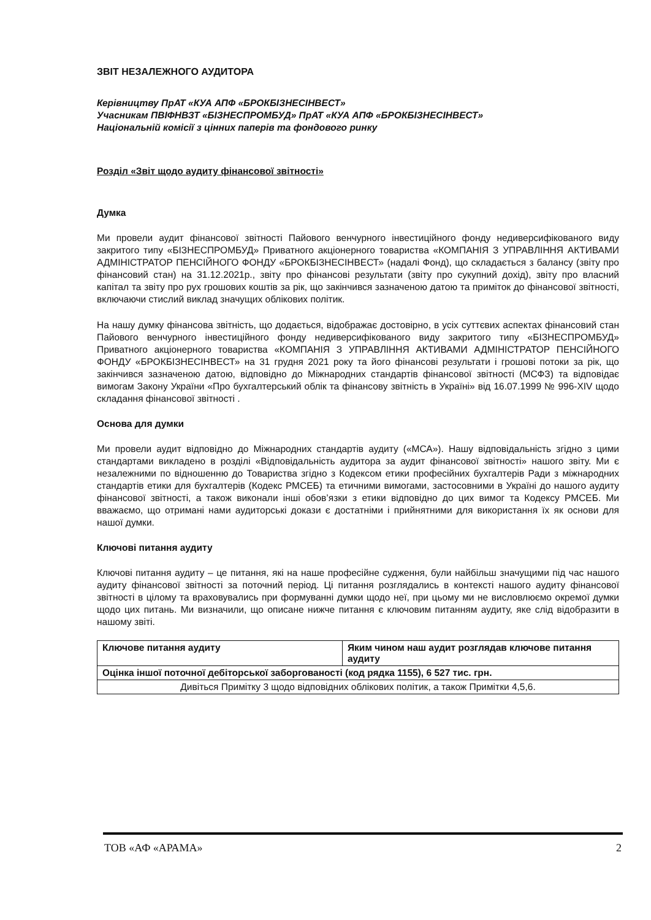ЗВІТ НЕЗАЛЕЖНОГО АУДИТОРА
Керівництву ПрАТ «КУА АПФ «БРОКБІЗНЕСІНВЕСТ»
Учасникам ПВІФНВЗТ «БІЗНЕСПРОМБУД» ПрАТ «КУА АПФ «БРОКБІЗНЕСІНВЕСТ»
Національній комісії з цінних паперів та фондового ринку
Розділ «Звіт щодо аудиту фінансової звітності»
Думка
Ми провели аудит фінансової звітності Пайового венчурного інвестиційного фонду недиверсифікованого виду закритого типу «БІЗНЕСПРОМБУД» Приватного акціонерного товариства «КОМПАНІЯ З УПРАВЛІННЯ АКТИВАМИ АДМІНІСТРАТОР ПЕНСІЙНОГО ФОНДУ «БРОКБІЗНЕСІНВЕСТ» (надалі Фонд), що складається з балансу (звіту про фінансовий стан) на 31.12.2021р., звіту про фінансові результати (звіту про сукупний дохід), звіту про власний капітал та звіту про рух грошових коштів за рік, що закінчився зазначеною датою та приміток до фінансової звітності, включаючи стислий виклад значущих облікових політик.
На нашу думку фінансова звітність, що додається, відображає достовірно, в усіх суттєвих аспектах фінансовий стан Пайового венчурного інвестиційного фонду недиверсифікованого виду закритого типу «БІЗНЕСПРОМБУД» Приватного акціонерного товариства «КОМПАНІЯ З УПРАВЛІННЯ АКТИВАМИ АДМІНІСТРАТОР ПЕНСІЙНОГО ФОНДУ «БРОКБІЗНЕСІНВЕСТ» на 31 грудня 2021 року та його фінансові результати і грошові потоки за рік, що закінчився зазначеною датою, відповідно до Міжнародних стандартів фінансової звітності (МСФЗ) та відповідає вимогам Закону України «Про бухгалтерський облік та фінансову звітність в Україні» від 16.07.1999 № 996-XIV щодо складання фінансової звітності .
Основа для думки
Ми провели аудит відповідно до Міжнародних стандартів аудиту («МСА»). Нашу відповідальність згідно з цими стандартами викладено в розділі «Відповідальність аудитора за аудит фінансової звітності» нашого звіту. Ми є незалежними по відношенню до Товариства згідно з Кодексом етики професійних бухгалтерів Ради з міжнародних стандартів етики для бухгалтерів (Кодекс РМСЕБ) та етичними вимогами, застосовними в Україні до нашого аудиту фінансової звітності, а також виконали інші обов’язки з етики відповідно до цих вимог та Кодексу РМСЕБ. Ми вважаємо, що отримані нами аудиторські докази є достатніми і прийнятними для використання їх як основи для нашої думки.
Ключові питання аудиту
Ключові питання аудиту – це питання, які на наше професійне судження, були найбільш значущими під час нашого аудиту фінансової звітності за поточний період. Ці питання розглядались в контексті нашого аудиту фінансової звітності в цілому та враховувались при формуванні думки щодо неї, при цьому ми не висловлюємо окремої думки щодо цих питань. Ми визначили, що описане нижче питання є ключовим питанням аудиту, яке слід відобразити в нашому звіті.
| Ключове питання аудиту | Яким чином наш аудит розглядав ключове питання аудиту |
| Оцінка іншої поточної дебіторської заборгованості (код рядка 1155), 6 527 тис. грн. | |
| Дивіться Примітку 3 щодо відповідних облікових політик, а також Примітки 4,5,6. | |
ТОВ «АФ «АРАМА» 2